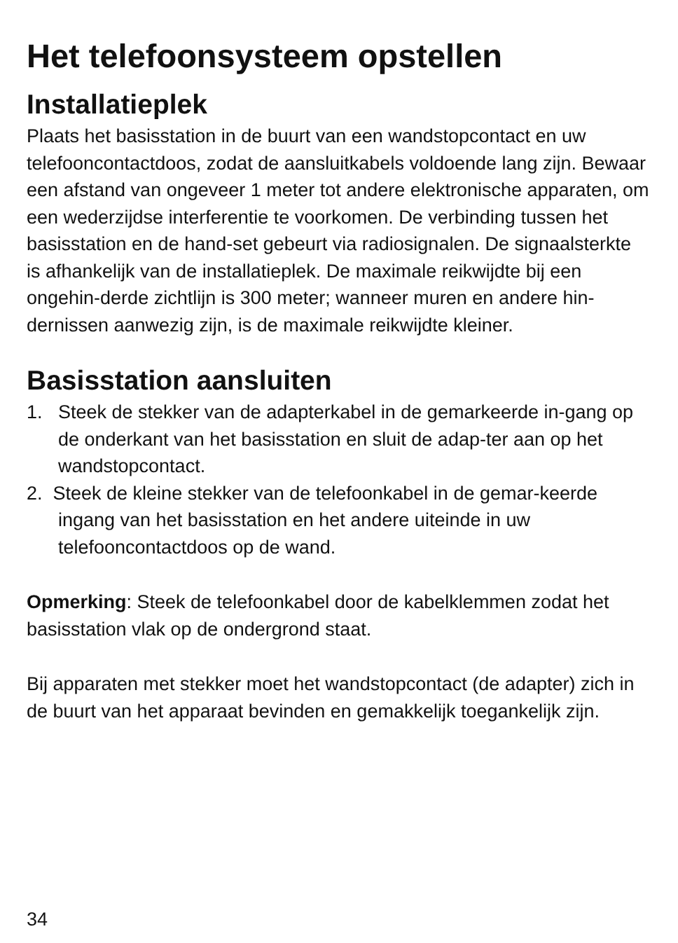Het telefoonsysteem opstellen
Installatieplek
Plaats het basisstation in de buurt van een wandstopcontact en uw telefooncontactdoos, zodat de aansluitkabels voldoende lang zijn. Bewaar een afstand van ongeveer 1 meter tot andere elektronische apparaten, om een wederzijdse interferentie te voorkomen. De verbinding tussen het basisstation en de hand-set gebeurt via radiosignalen. De signaalsterkte is afhankelijk van de installatieplek. De maximale reikwijdte bij een ongehin-derde zichtlijn is 300 meter; wanneer muren en andere hin-dernissen aanwezig zijn, is de maximale reikwijdte kleiner.
Basisstation aansluiten
1. Steek de stekker van de adapterkabel in de gemarkeerde in-gang op de onderkant van het basisstation en sluit de adap-ter aan op het wandstopcontact.
2. Steek de kleine stekker van de telefoonkabel in de gemar-keerde ingang van het basisstation en het andere uiteinde in uw telefooncontactdoos op de wand.
Opmerking: Steek de telefoonkabel door de kabelklemmen zodat het basisstation vlak op de ondergrond staat.
Bij apparaten met stekker moet het wandstopcontact (de adapter) zich in de buurt van het apparaat bevinden en gemakkelijk toegankelijk zijn.
34